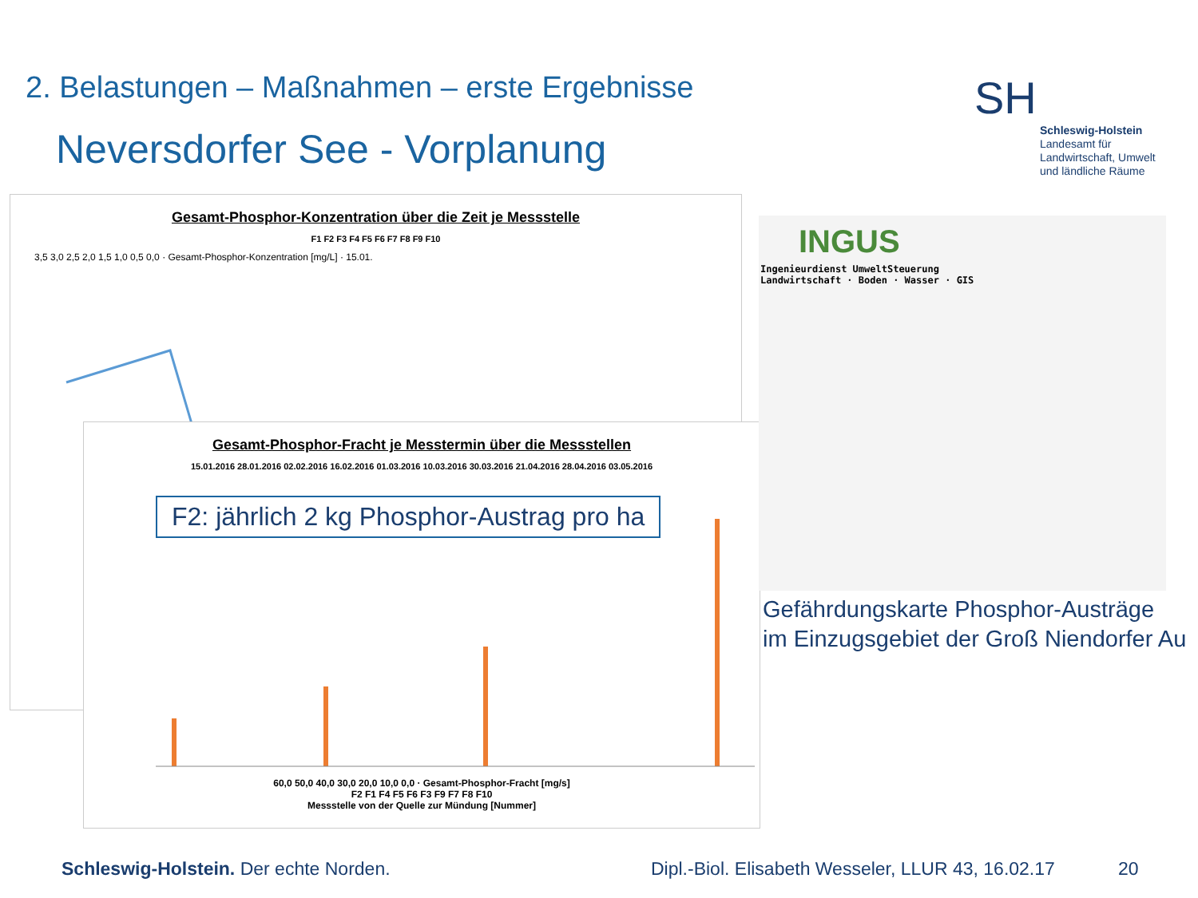2. Belastungen – Maßnahmen – erste Ergebnisse
Neversdorfer See - Vorplanung
SH
Schleswig-Holstein
Landesamt für
Landwirtschaft, Umwelt
und ländliche Räume
Gesamt-Phosphor-Konzentration über die Zeit je Messstelle
F1 F2 F3 F4 F5 F6 F7 F8 F9 F10
3,5 3,0 2,5 2,0 1,5 1,0 0,5 0,0 · Gesamt-Phosphor-Konzentration [mg/L] · 15.01.
Gesamt-Phosphor-Fracht je Messtermin über die Messstellen
15.01.2016 28.01.2016 02.02.2016 16.02.2016 01.03.2016 10.03.2016 30.03.2016 21.04.2016 28.04.2016 03.05.2016
F2: jährlich 2 kg Phosphor-Austrag pro ha
60,0 50,0 40,0 30,0 20,0 10,0 0,0 · Gesamt-Phosphor-Fracht [mg/s]
F2 F1 F4 F5 F6 F3 F9 F7 F8 F10
Messstelle von der Quelle zur Mündung [Nummer]
INGUS
Ingenieurdienst UmweltSteuerung
Landwirtschaft · Boden · Wasser · GIS
Gefährdungskarte Phosphor-Austräge
im Einzugsgebiet der Groß Niendorfer Au
Schleswig-Holstein. Der echte Norden.
Dipl.-Biol. Elisabeth Wesseler, LLUR 43, 16.02.17
20